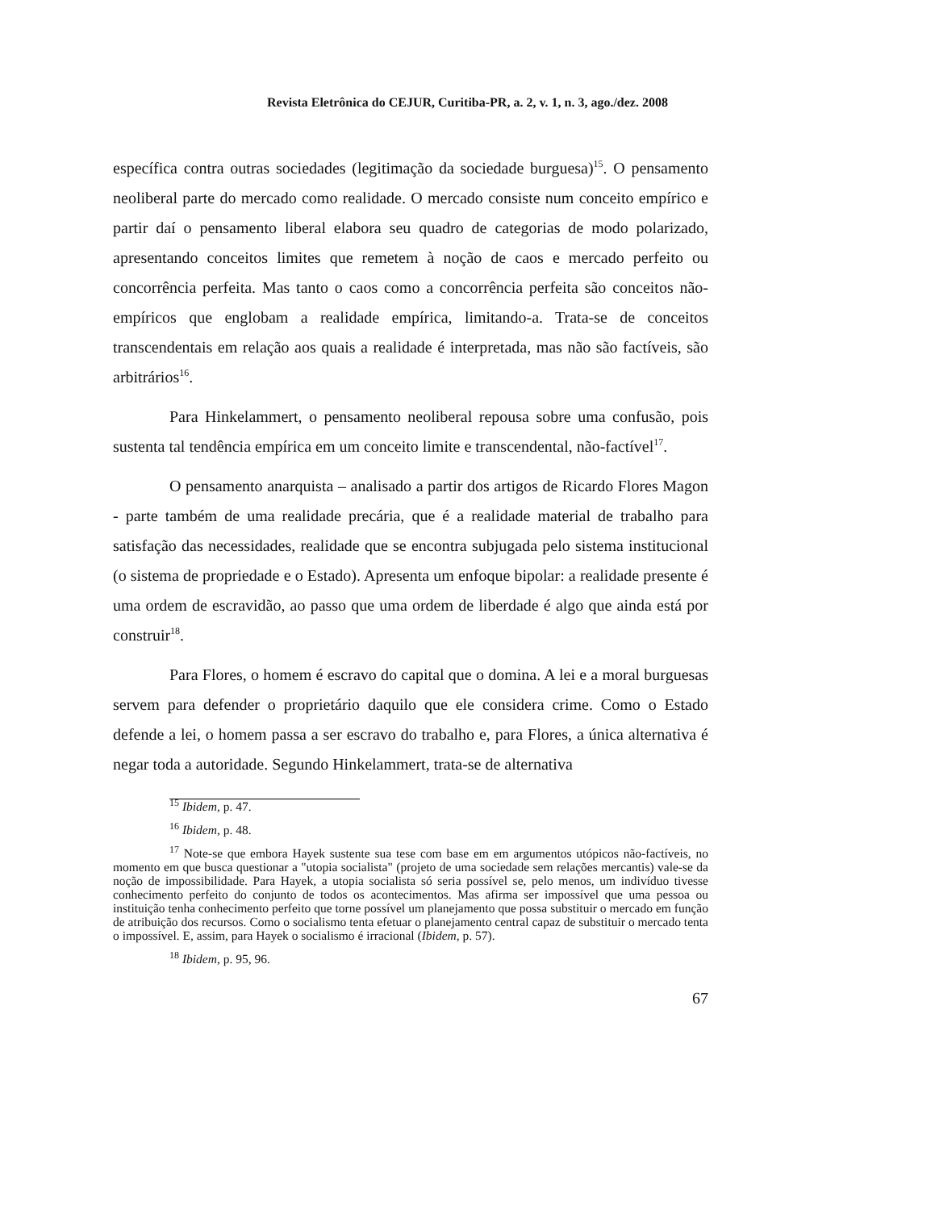Revista Eletrônica do CEJUR, Curitiba-PR, a. 2, v. 1, n. 3, ago./dez. 2008
específica contra outras sociedades (legitimação da sociedade burguesa)<sup>15</sup>. O pensamento neoliberal parte do mercado como realidade. O mercado consiste num conceito empírico e partir daí o pensamento liberal elabora seu quadro de categorias de modo polarizado, apresentando conceitos limites que remetem à noção de caos e mercado perfeito ou concorrência perfeita. Mas tanto o caos como a concorrência perfeita são conceitos não-empíricos que englobam a realidade empírica, limitando-a. Trata-se de conceitos transcendentais em relação aos quais a realidade é interpretada, mas não são factíveis, são arbitrários<sup>16</sup>.
Para Hinkelammert, o pensamento neoliberal repousa sobre uma confusão, pois sustenta tal tendência empírica em um conceito limite e transcendental, não-factível<sup>17</sup>.
O pensamento anarquista – analisado a partir dos artigos de Ricardo Flores Magon - parte também de uma realidade precária, que é a realidade material de trabalho para satisfação das necessidades, realidade que se encontra subjugada pelo sistema institucional (o sistema de propriedade e o Estado). Apresenta um enfoque bipolar: a realidade presente é uma ordem de escravidão, ao passo que uma ordem de liberdade é algo que ainda está por construir<sup>18</sup>.
Para Flores, o homem é escravo do capital que o domina. A lei e a moral burguesas servem para defender o proprietário daquilo que ele considera crime. Como o Estado defende a lei, o homem passa a ser escravo do trabalho e, para Flores, a única alternativa é negar toda a autoridade. Segundo Hinkelammert, trata-se de alternativa
<sup>15</sup> Ibidem, p. 47.
<sup>16</sup> Ibidem, p. 48.
<sup>17</sup> Note-se que embora Hayek sustente sua tese com base em em argumentos utópicos não-factíveis, no momento em que busca questionar a "utopia socialista" (projeto de uma sociedade sem relações mercantis) vale-se da noção de impossibilidade. Para Hayek, a utopia socialista só seria possível se, pelo menos, um indivíduo tivesse conhecimento perfeito do conjunto de todos os acontecimentos. Mas afirma ser impossível que uma pessoa ou instituição tenha conhecimento perfeito que torne possível um planejamento que possa substituir o mercado em função de atribuição dos recursos. Como o socialismo tenta efetuar o planejamento central capaz de substituir o mercado tenta o impossível. E, assim, para Hayek o socialismo é irracional (Ibidem, p. 57).
<sup>18</sup> Ibidem, p. 95, 96.
67